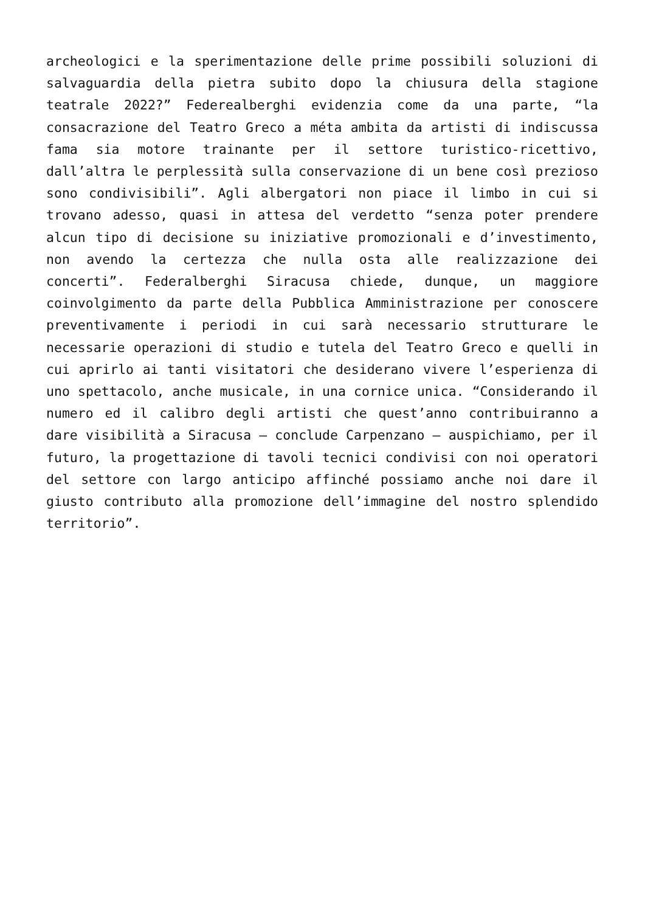archeologici e la sperimentazione delle prime possibili soluzioni di salvaguardia della pietra subito dopo la chiusura della stagione teatrale 2022?” Federealberghi evidenzia come da una parte, “la consacrazione del Teatro Greco a méta ambita da artisti di indiscussa fama sia motore trainante per il settore turistico-ricettivo, dall’altra le perplessità sulla conservazione di un bene così prezioso sono condivisibili”. Agli albergatori non piace il limbo in cui si trovano adesso, quasi in attesa del verdetto “senza poter prendere alcun tipo di decisione su iniziative promozionali e d’investimento, non avendo la certezza che nulla osta alle realizzazione dei concerti”. Federalberghi Siracusa chiede, dunque, un maggiore coinvolgimento da parte della Pubblica Amministrazione per conoscere preventivamente i periodi in cui sarà necessario strutturare le necessarie operazioni di studio e tutela del Teatro Greco e quelli in cui aprirlo ai tanti visitatori che desiderano vivere l’esperienza di uno spettacolo, anche musicale, in una cornice unica. “Considerando il numero ed il calibro degli artisti che quest’anno contribuiranno a dare visibilità a Siracusa – conclude Carpenzano – auspichiamo, per il futuro, la progettazione di tavoli tecnici condivisi con noi operatori del settore con largo anticipo affinché possiamo anche noi dare il giusto contributo alla promozione dell’immagine del nostro splendido territorio”.